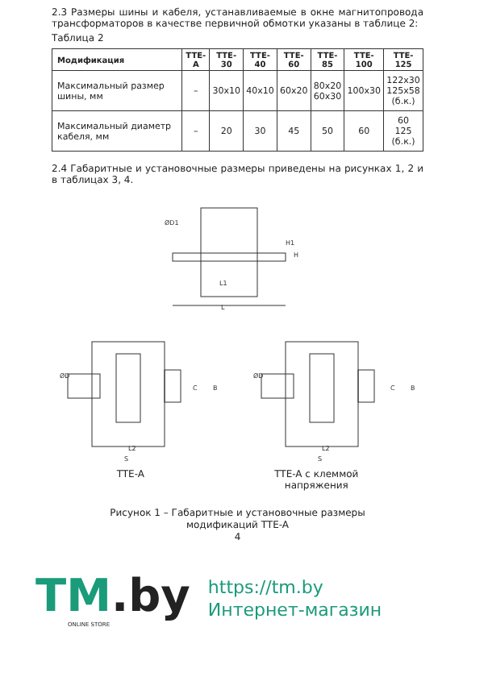2.3 Размеры шины и кабеля, устанавливаемые в окне магнитопровода трансформаторов в качестве первичной обмотки указаны в таблице 2:
Таблица 2
| Модификация | TTE-A | TTE-30 | TTE-40 | TTE-60 | TTE-85 | TTE-100 | TTE-125 |
| --- | --- | --- | --- | --- | --- | --- | --- |
| Максимальный размер шины, мм | – | 30x10 | 40x10 | 60x20 | 80x20 60x30 | 100x30 | 122x30 125x58 (б.к.) |
| Максимальный диаметр кабеля, мм | – | 20 | 30 | 45 | 50 | 60 | 60 125 (б.к.) |
2.4 Габаритные и установочные размеры приведены на рисунках 1, 2 и в таблицах 3, 4.
L1
L
H1
H
ØD1
ØD
L2
S
C
B
ØD
L2
S
C
B
TTE-A TTE-A с клеммой
напряжения
Рисунок 1 – Габаритные и установочные размеры
модификаций TTE-A
4
TM.by
ONLINE STORE
https://tm.by
Интернет-магазин